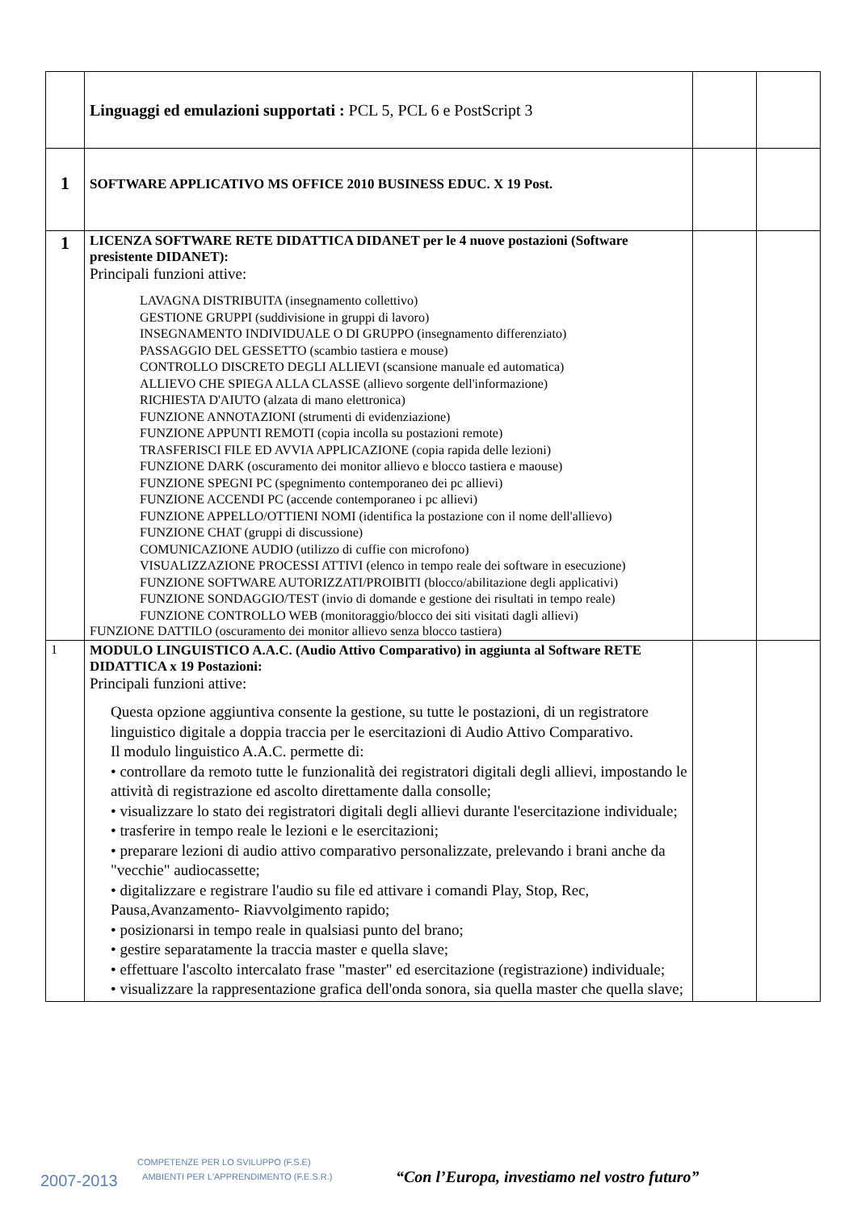| | Linguaggi ed emulazioni supportati : PCL 5, PCL 6 e PostScript 3 | | |
| 1 | SOFTWARE APPLICATIVO MS OFFICE 2010 BUSINESS EDUC. X 19 Post. | | |
| 1 | LICENZA SOFTWARE RETE DIDATTICA DIDANET per le 4 nuove postazioni (Software presistente DIDANET): Principali funzioni attive: LAVAGNA DISTRIBUITA (insegnamento collettivo) GESTIONE GRUPPI (suddivisione in gruppi di lavoro) INSEGNAMENTO INDIVIDUALE O DI GRUPPO (insegnamento differenziato) PASSAGGIO DEL GESSETTO (scambio tastiera e mouse) CONTROLLO DISCRETO DEGLI ALLIEVI (scansione manuale ed automatica) ALLIEVO CHE SPIEGA ALLA CLASSE (allievo sorgente dell'informazione) RICHIESTA D'AIUTO (alzata di mano elettronica) FUNZIONE ANNOTAZIONI (strumenti di evidenziazione) FUNZIONE APPUNTI REMOTI (copia incolla su postazioni remote) TRASFERISCI FILE ED AVVIA APPLICAZIONE (copia rapida delle lezioni) FUNZIONE DARK (oscuramento dei monitor allievo e blocco tastiera e maouse) FUNZIONE SPEGNI PC (spegnimento contemporaneo dei pc allievi) FUNZIONE ACCENDI PC (accende contemporaneo i pc allievi) FUNZIONE APPELLO/OTTIENI NOMI (identifica la postazione con il nome dell'allievo) FUNZIONE CHAT (gruppi di discussione) COMUNICAZIONE AUDIO (utilizzo di cuffie con microfono) VISUALIZZAZIONE PROCESSI ATTIVI (elenco in tempo reale dei software in esecuzione) FUNZIONE SOFTWARE AUTORIZZATI/PROIBITI (blocco/abilitazione degli applicativi) FUNZIONE SONDAGGIO/TEST (invio di domande e gestione dei risultati in tempo reale) FUNZIONE CONTROLLO WEB (monitoraggio/blocco dei siti visitati dagli allievi) FUNZIONE DATTILO (oscuramento dei monitor allievo senza blocco tastiera) | | |
| 1 | MODULO LINGUISTICO A.A.C. (Audio Attivo Comparativo) in aggiunta al Software RETE DIDATTICA x 19 Postazioni: Principali funzioni attive: Questa opzione aggiuntiva consente la gestione, su tutte le postazioni, di un registratore linguistico digitale a doppia traccia per le esercitazioni di Audio Attivo Comparativo. Il modulo linguistico A.A.C. permette di: • controllare da remoto tutte le funzionalità dei registratori digitali degli allievi, impostando le attività di registrazione ed ascolto direttamente dalla consolle; • visualizzare lo stato dei registratori digitali degli allievi durante l'esercitazione individuale; • trasferire in tempo reale le lezioni e le esercitazioni; • preparare lezioni di audio attivo comparativo personalizzate, prelevando i brani anche da "vecchie" audiocassette; • digitalizzare e registrare l'audio su file ed attivare i comandi Play, Stop, Rec, Pausa,Avanzamento- Riavvolgimento rapido; • posizionarsi in tempo reale in qualsiasi punto del brano; • gestire separatamente la traccia master e quella slave; • effettuare l'ascolto intercalato frase "master" ed esercitazione (registrazione) individuale; • visualizzare la rappresentazione grafica dell'onda sonora, sia quella master che quella slave; | | |
2007-2013
COMPETENZE PER LO SVILUPPO (F.S.E)
AMBIENTI PER L'APPRENDIMENTO (F.E.S.R.)
“Con l’Europa, investiamo nel vostro futuro”